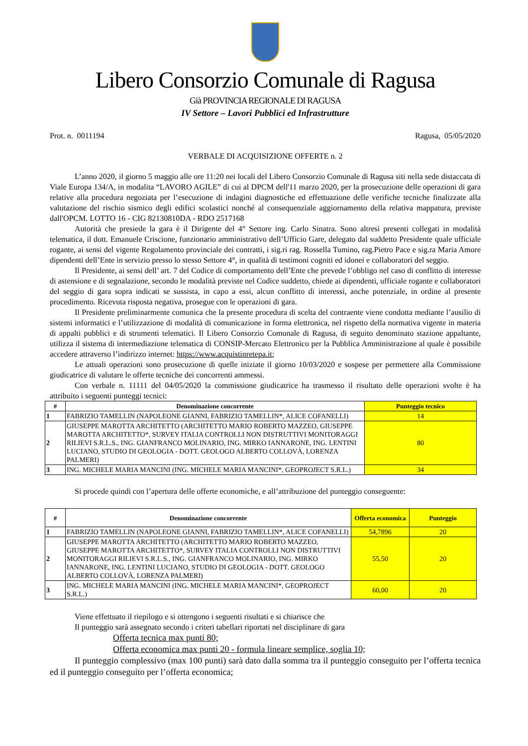Libero Consorzio Comunale di Ragusa
Già PROVINCIA REGIONALE DI RAGUSA
IV Settore – Lavori Pubblici ed Infrastrutture
Prot. n. 0011194 Ragusa, 05/05/2020
VERBALE DI ACQUISIZIONE OFFERTE n. 2
L’anno 2020, il giorno 5 maggio alle ore 11:20 nei locali del Libero Consorzio Comunale di Ragusa siti nella sede distaccata di Viale Europa 134/A, in modalita “LAVORO AGILE” di cui al DPCM dell'11 marzo 2020, per la prosecuzione delle operazioni di gara relative alla procedura negoziata per l’esecuzione di indagini diagnostiche ed effettuazione delle verifiche tecniche finalizzate alla valutazione del rischio sismico degli edifici scolastici nonché al consequenziale aggiornamento della relativa mappatura, previste dall'OPCM. LOTTO 16 - CIG 82130810DA - RDO 2517168
Autorità che presiede la gara è il Dirigente del 4° Settore ing. Carlo Sinatra. Sono altresì presenti collegati in modalità telematica, il dott. Emanuele Criscione, funzionario amministrativo dell’Ufficio Gare, delegato dal suddetto Presidente quale ufficiale rogante, ai sensi del vigente Regolamento provinciale dei contratti, i sig.ri rag. Rossella Tumino, rag.Pietro Pace e sig.ra Maria Amore dipendenti dell’Ente in servizio presso lo stesso Settore 4°, in qualità di testimoni cogniti ed idonei e collaboratori del seggio.
Il Presidente, ai sensi dell’ art. 7 del Codice di comportamento dell’Ente che prevede l’obbligo nel caso di conflitto di interesse di astensione e di segnalazione, secondo le modalità previste nel Codice suddetto, chiede ai dipendenti, ufficiale rogante e collaboratori del seggio di gara sopra indicati se sussista, in capo a essi, alcun conflitto di interessi, anche potenziale, in ordine al presente procedimento. Ricevuta risposta negativa, prosegue con le operazioni di gara.
Il Presidente preliminarmente comunica che la presente procedura di scelta del contraente viene condotta mediante l’ausilio di sistemi informatici e l’utilizzazione di modalità di comunicazione in forma elettronica, nel rispetto della normativa vigente in materia di appalti pubblici e di strumenti telematici. Il Libero Consorzio Comunale di Ragusa, di seguito denominato stazione appaltante, utilizza il sistema di intermediazione telematica di CONSIP-Mercato Elettronico per la Pubblica Amministrazione al quale è possibile accedere attraverso l’indirizzo internet: https://www.acquistinretepa.it;
Le attuali operazioni sono prosecuzione di quelle iniziate il giorno 10/03/2020 e sospese per permettere alla Commissione giudicatrice di valutare le offerte tecniche dei concorrenti ammessi.
Con verbale n. 11111 del 04/05/2020 la commissione giudicatrice ha trasmesso il risultato delle operazioni svolte è ha attribuito i seguenti punteggi tecnici:
| # | Denominazione concorrente | Punteggio tecnico |
| --- | --- | --- |
| 1 | FABRIZIO TAMELLIN (NAPOLEONE GIANNI, FABRIZIO TAMELLIN*, ALICE COFANELLI) | 14 |
| 2 | GIUSEPPE MAROTTA ARCHITETTO (ARCHITETTO MARIO ROBERTO MAZZEO, GIUSEPPE MAROTTA ARCHITETTO*, SURVEY ITALIA CONTROLLI NON DISTRUTTIVI MONITORAGGI RILIEVI S.R.L.S., ING. GIANFRANCO MOLINARIO, ING. MIRKO IANNARONE, ING. LENTINI LUCIANO, STUDIO DI GEOLOGIA - DOTT. GEOLOGO ALBERTO COLLOVÀ, LORENZA PALMERI) | 80 |
| 3 | ING. MICHELE MARIA MANCINI (ING. MICHELE MARIA MANCINI*, GEOPROJECT S.R.L.) | 34 |
Si procede quindi con l’apertura delle offerte economiche, e all’attribuzione del punteggio conseguente:
| # | Denominazione concorrente | Offerta economica | Punteggio |
| --- | --- | --- | --- |
| 1 | FABRIZIO TAMELLIN (NAPOLEONE GIANNI, FABRIZIO TAMELLIN*, ALICE COFANELLI) | 54,7896 | 20 |
| 2 | GIUSEPPE MAROTTA ARCHITETTO (ARCHITETTO MARIO ROBERTO MAZZEO, GIUSEPPE MAROTTA ARCHITETTO*, SURVEY ITALIA CONTROLLI NON DISTRUTTIVI MONITORAGGI RILIEVI S.R.L.S., ING. GIANFRANCO MOLINARIO, ING. MIRKO IANNARONE, ING. LENTINI LUCIANO, STUDIO DI GEOLOGIA - DOTT. GEOLOGO ALBERTO COLLOVÀ, LORENZA PALMERI) | 55,50 | 20 |
| 3 | ING. MICHELE MARIA MANCINI (ING. MICHELE MARIA MANCINI*, GEOPROJECT S.R.L.) | 60,00 | 20 |
Viene effettuato il riepilogo e si ottengono i seguenti risultati e si chiarisce che
Il punteggio sarà assegnato secondo i criteri tabellari riportati nel disciplinare di gara
Offerta tecnica max punti 80;
Offerta economica max punti 20 - formula lineare semplice, soglia 10;
Il punteggio complessivo (max 100 punti) sarà dato dalla somma tra il punteggio conseguito per l’offerta tecnica ed il punteggio conseguito per l’offerta economica;